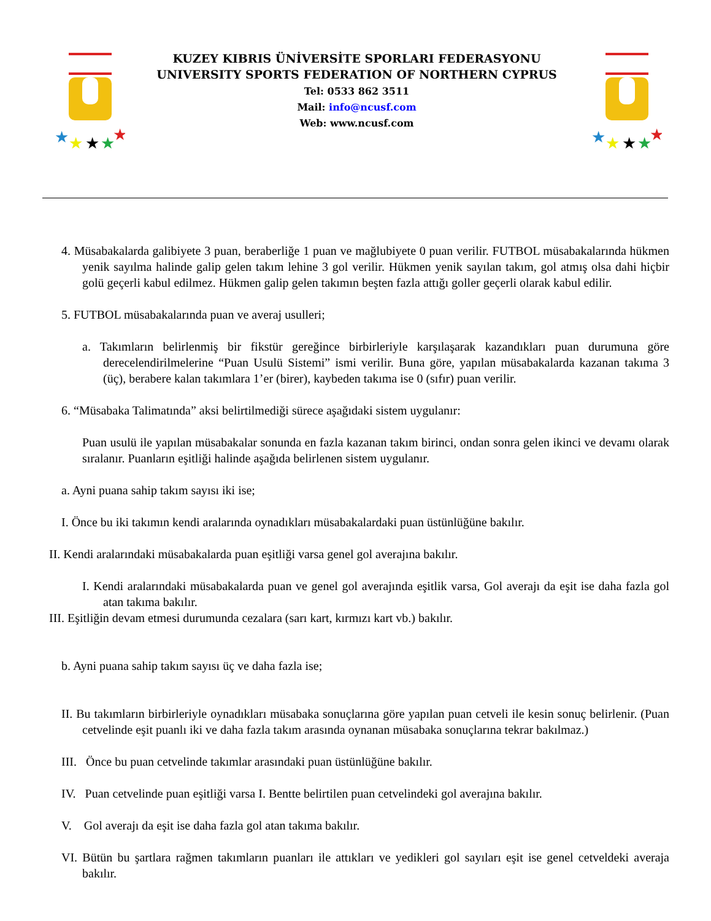★
★
★
★
★
KUZEY KIBRIS ÜNİVERSİTE SPORLARI FEDERASYONU
UNIVERSITY SPORTS FEDERATION OF NORTHERN CYPRUS
Tel: 0533 862 3511
Mail: info@ncusf.com
Web: www.ncusf.com
★
★
★
★
★
4. Müsabakalarda galibiyete 3 puan, beraberliğe 1 puan ve mağlubiyete 0 puan verilir. FUTBOL müsabakalarında hükmen yenik sayılma halinde galip gelen takım lehine 3 gol verilir. Hükmen yenik sayılan takım, gol atmış olsa dahi hiçbir golü geçerli kabul edilmez. Hükmen galip gelen takımın beşten fazla attığı goller geçerli olarak kabul edilir.
5. FUTBOL müsabakalarında puan ve averaj usulleri;
a. Takımların belirlenmiş bir fikstür gereğince birbirleriyle karşılaşarak kazandıkları puan durumuna göre derecelendirilmelerine “Puan Usulü Sistemi” ismi verilir. Buna göre, yapılan müsabakalarda kazanan takıma 3 (üç), berabere kalan takımlara 1’er (birer), kaybeden takıma ise 0 (sıfır) puan verilir.
6. “Müsabaka Talimatında” aksi belirtilmediği sürece aşağıdaki sistem uygulanır:
Puan usulü ile yapılan müsabakalar sonunda en fazla kazanan takım birinci, ondan sonra gelen ikinci ve devamı olarak sıralanır. Puanların eşitliği halinde aşağıda belirlenen sistem uygulanır.
a. Ayni puana sahip takım sayısı iki ise;
I. Önce bu iki takımın kendi aralarında oynadıkları müsabakalardaki puan üstünlüğüne bakılır.
II. Kendi aralarındaki müsabakalarda puan eşitliği varsa genel gol averajına bakılır.
I. Kendi aralarındaki müsabakalarda puan ve genel gol averajında eşitlik varsa, Gol averajı da eşit ise daha fazla gol atan takıma bakılır.
III. Eşitliğin devam etmesi durumunda cezalara (sarı kart, kırmızı kart vb.) bakılır.
b. Ayni puana sahip takım sayısı üç ve daha fazla ise;
II. Bu takımların birbirleriyle oynadıkları müsabaka sonuçlarına göre yapılan puan cetveli ile kesin sonuç belirlenir. (Puan cetvelinde eşit puanlı iki ve daha fazla takım arasında oynanan müsabaka sonuçlarına tekrar bakılmaz.)
III. Önce bu puan cetvelinde takımlar arasındaki puan üstünlüğüne bakılır.
IV. Puan cetvelinde puan eşitliği varsa I. Bentte belirtilen puan cetvelindeki gol averajına bakılır.
V. Gol averajı da eşit ise daha fazla gol atan takıma bakılır.
VI. Bütün bu şartlara rağmen takımların puanları ile attıkları ve yedikleri gol sayıları eşit ise genel cetveldeki averaja bakılır.